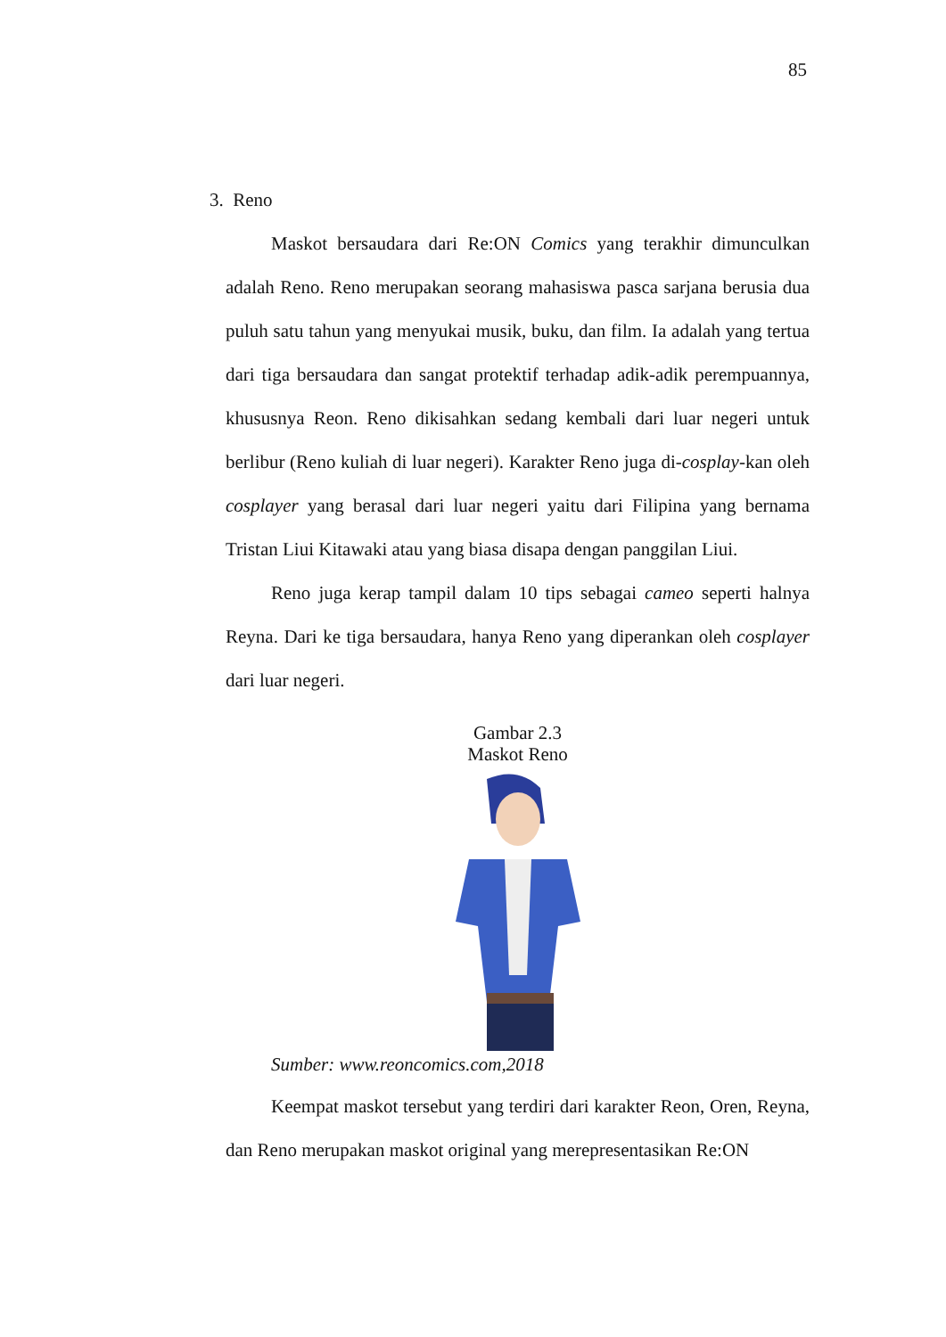85
3. Reno
Maskot bersaudara dari Re:ON Comics yang terakhir dimunculkan adalah Reno. Reno merupakan seorang mahasiswa pasca sarjana berusia dua puluh satu tahun yang menyukai musik, buku, dan film. Ia adalah yang tertua dari tiga bersaudara dan sangat protektif terhadap adik-adik perempuannya, khususnya Reon. Reno dikisahkan sedang kembali dari luar negeri untuk berlibur (Reno kuliah di luar negeri). Karakter Reno juga di-cosplay-kan oleh cosplayer yang berasal dari luar negeri yaitu dari Filipina yang bernama Tristan Liui Kitawaki atau yang biasa disapa dengan panggilan Liui.
Reno juga kerap tampil dalam 10 tips sebagai cameo seperti halnya Reyna. Dari ke tiga bersaudara, hanya Reno yang diperankan oleh cosplayer dari luar negeri.
Gambar 2.3
Maskot Reno
Sumber: www.reoncomics.com,2018
Keempat maskot tersebut yang terdiri dari karakter Reon, Oren, Reyna, dan Reno merupakan maskot original yang merepresentasikan Re:ON